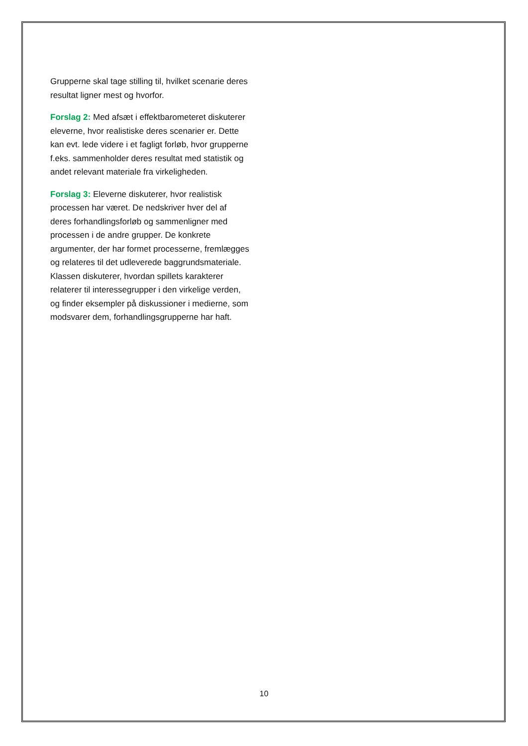Grupperne skal tage stilling til, hvilket scenarie deres resultat ligner mest og hvorfor.
Forslag 2: Med afsæt i effektbarometeret diskuterer eleverne, hvor realistiske deres scenarier er. Dette kan evt. lede videre i et fagligt forløb, hvor grupperne f.eks. sammenholder deres resultat med statistik og andet relevant materiale fra virkeligheden.
Forslag 3: Eleverne diskuterer, hvor realistisk processen har været. De nedskriver hver del af deres forhandlingsforløb og sammenligner med processen i de andre grupper. De konkrete argumenter, der har formet processerne, fremlægges og relateres til det udleverede baggrundsmateriale. Klassen diskuterer, hvordan spillets karakterer relaterer til interessegrupper i den virkelige verden, og finder eksempler på diskussioner i medierne, som modsvarer dem, forhandlingsgrupperne har haft.
10